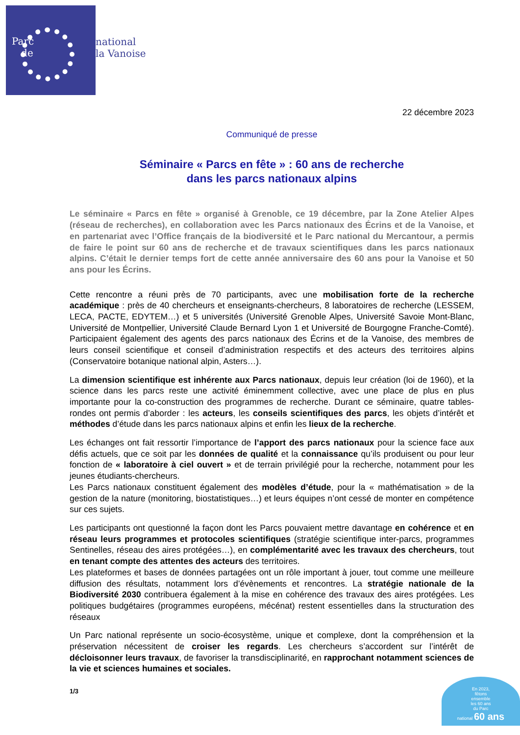Parc
de
national
la Vanoise
22 décembre 2023
Communiqué de presse
Séminaire « Parcs en fête » : 60 ans de recherche
dans les parcs nationaux alpins
Le séminaire « Parcs en fête » organisé à Grenoble, ce 19 décembre, par la Zone Atelier Alpes (réseau de recherches), en collaboration avec les Parcs nationaux des Écrins et de la Vanoise, et en partenariat avec l’Office français de la biodiversité et le Parc national du Mercantour, a permis de faire le point sur 60 ans de recherche et de travaux scientifiques dans les parcs nationaux alpins. C’était le dernier temps fort de cette année anniversaire des 60 ans pour la Vanoise et 50 ans pour les Écrins.
Cette rencontre a réuni près de 70 participants, avec une mobilisation forte de la recherche académique : près de 40 chercheurs et enseignants-chercheurs, 8 laboratoires de recherche (LESSEM, LECA, PACTE, EDYTEM…) et 5 universités (Université Grenoble Alpes, Université Savoie Mont-Blanc, Université de Montpellier, Université Claude Bernard Lyon 1 et Université de Bourgogne Franche-Comté). Participaient également des agents des parcs nationaux des Écrins et de la Vanoise, des membres de leurs conseil scientifique et conseil d’administration respectifs et des acteurs des territoires alpins (Conservatoire botanique national alpin, Asters…).
La dimension scientifique est inhérente aux Parcs nationaux, depuis leur création (loi de 1960), et la science dans les parcs reste une activité éminemment collective, avec une place de plus en plus importante pour la co-construction des programmes de recherche. Durant ce séminaire, quatre tables-rondes ont permis d’aborder : les acteurs, les conseils scientifiques des parcs, les objets d’intérêt et méthodes d’étude dans les parcs nationaux alpins et enfin les lieux de la recherche.
Les échanges ont fait ressortir l’importance de l’apport des parcs nationaux pour la science face aux défis actuels, que ce soit par les données de qualité et la connaissance qu’ils produisent ou pour leur fonction de « laboratoire à ciel ouvert » et de terrain privilégié pour la recherche, notamment pour les jeunes étudiants-chercheurs.
Les Parcs nationaux constituent également des modèles d’étude, pour la « mathématisation » de la gestion de la nature (monitoring, biostatistiques…) et leurs équipes n’ont cessé de monter en compétence sur ces sujets.
Les participants ont questionné la façon dont les Parcs pouvaient mettre davantage en cohérence et en réseau leurs programmes et protocoles scientifiques (stratégie scientifique inter-parcs, programmes Sentinelles, réseau des aires protégées…), en complémentarité avec les travaux des chercheurs, tout en tenant compte des attentes des acteurs des territoires.
Les plateformes et bases de données partagées ont un rôle important à jouer, tout comme une meilleure diffusion des résultats, notamment lors d’évènements et rencontres. La stratégie nationale de la Biodiversité 2030 contribuera également à la mise en cohérence des travaux des aires protégées. Les politiques budgétaires (programmes européens, mécénat) restent essentielles dans la structuration des réseaux
Un Parc national représente un socio-écosystème, unique et complexe, dont la compréhension et la préservation nécessitent de croiser les regards. Les chercheurs s’accordent sur l’intérêt de décloisonner leurs travaux, de favoriser la transdisciplinarité, en rapprochant notamment sciences de la vie et sciences humaines et sociales.
1/3
En 2023,
fêtons
ensemble
les 60 ans
du Parc
national 60 ans